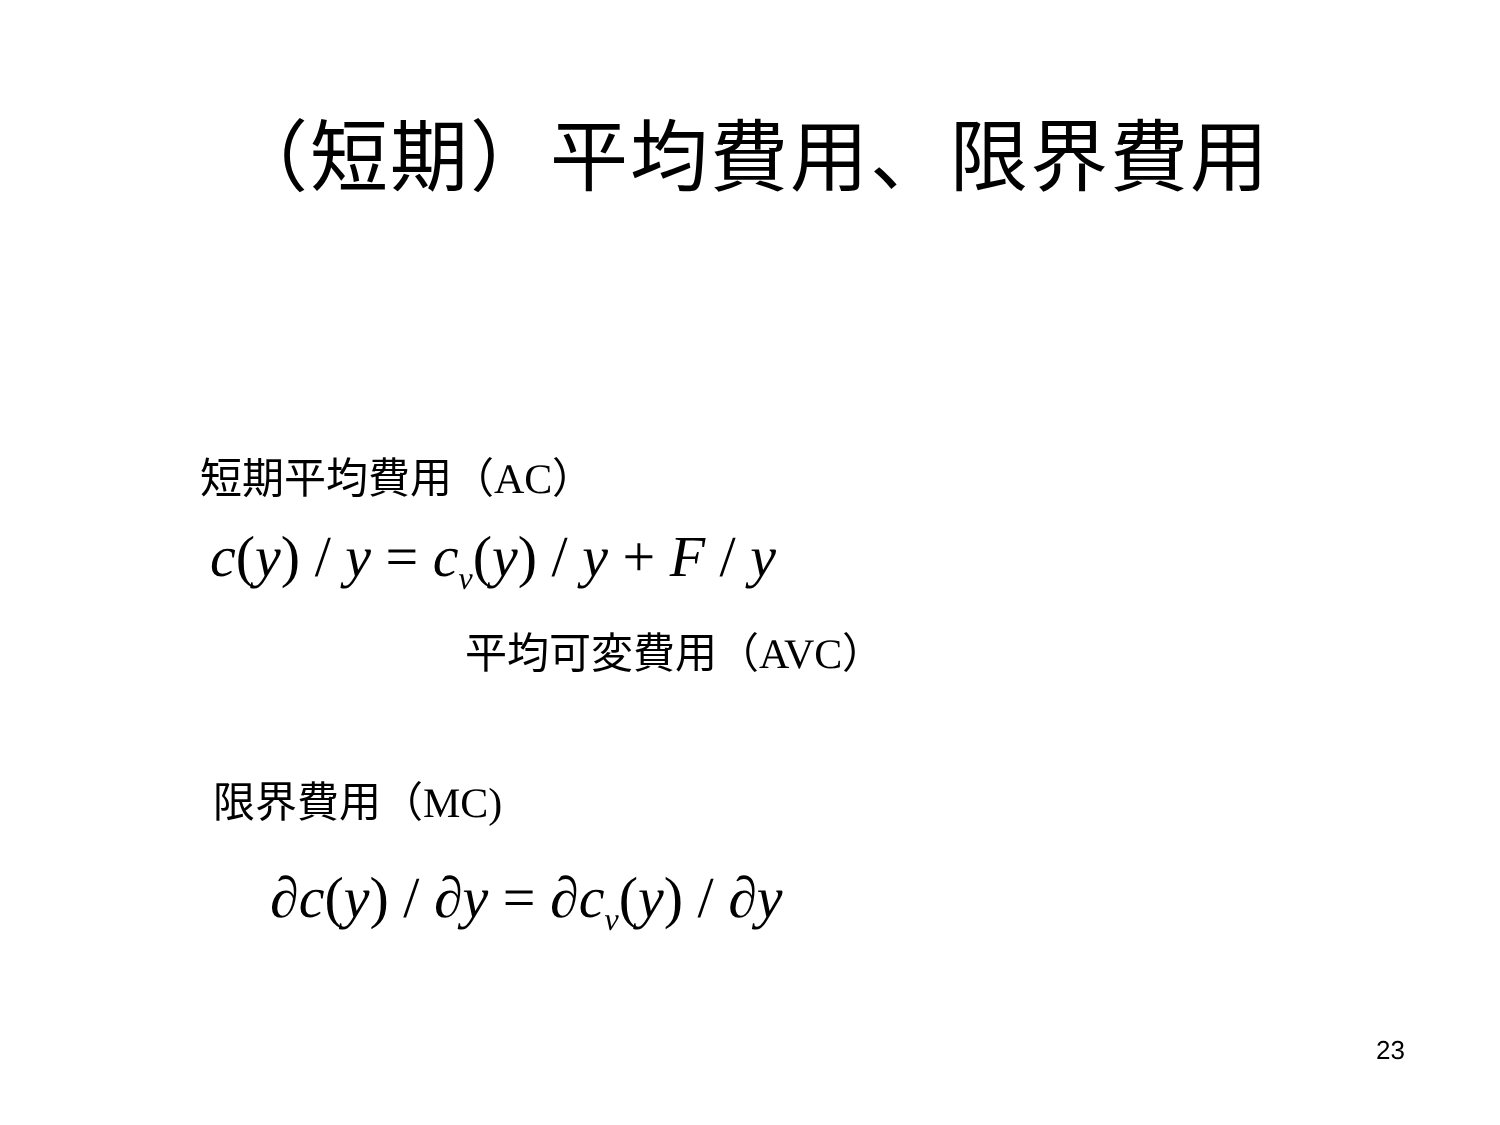（短期）平均費用、限界費用
短期平均費用（AC）
c(y) / y = c<sub>v</sub>(y) / y + F / y
平均可変費用（AVC）
限界費用（MC)
∂c(y) / ∂y = ∂c<sub>v</sub>(y) / ∂y
23